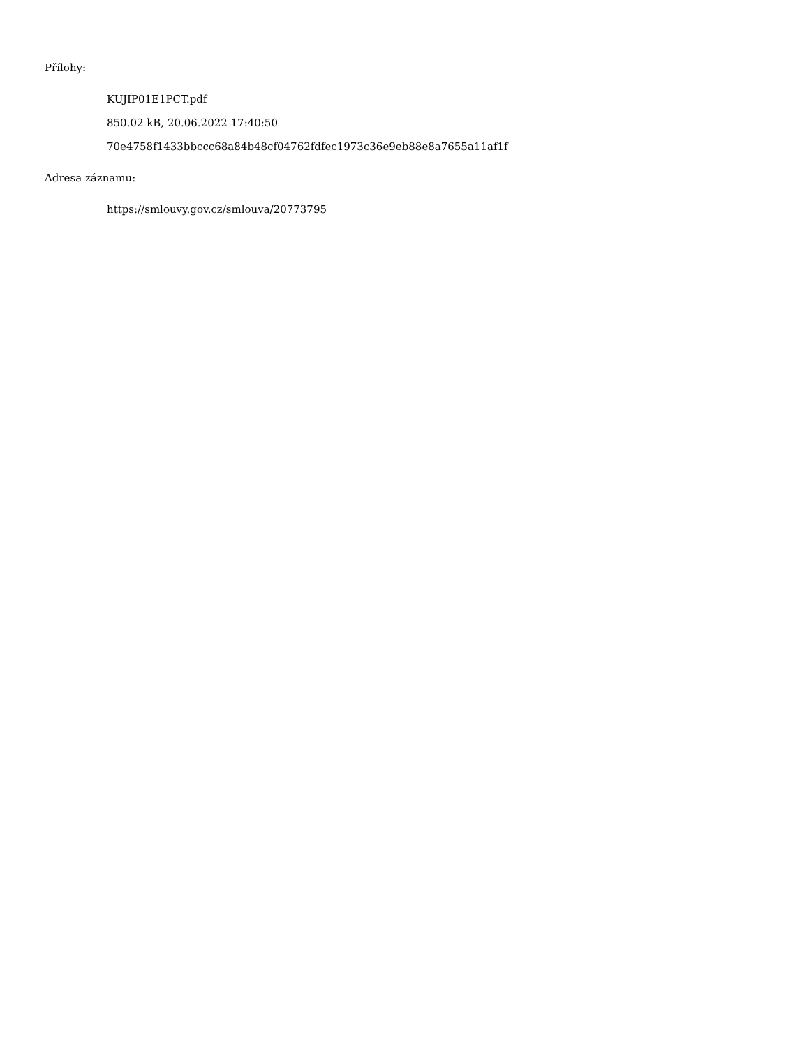Přílohy:
KUJIP01E1PCT.pdf
850.02 kB, 20.06.2022 17:40:50
70e4758f1433bbccc68a84b48cf04762fdfec1973c36e9eb88e8a7655a11af1f
Adresa záznamu:
https://smlouvy.gov.cz/smlouva/20773795